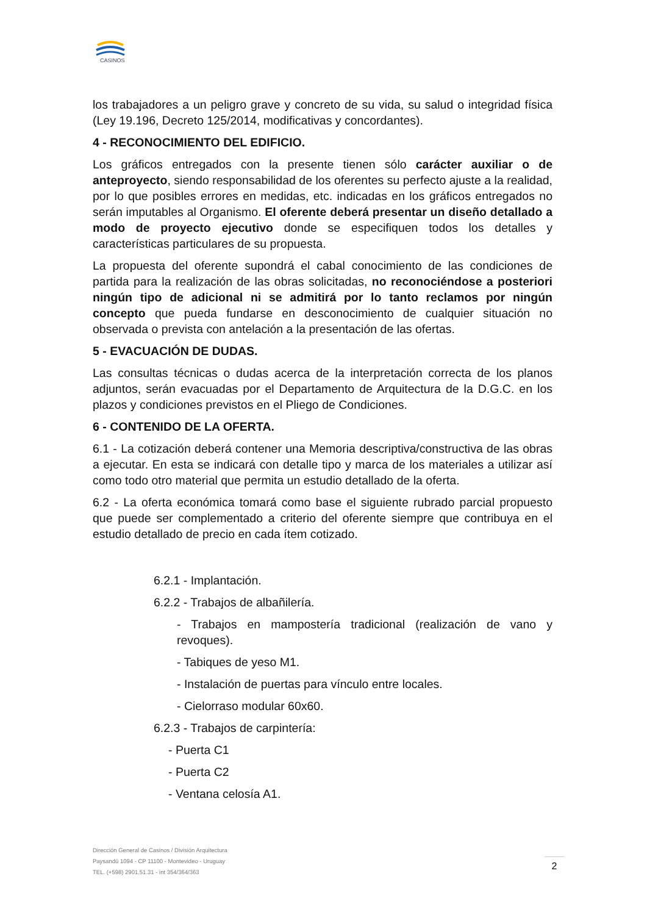CASINOS
los trabajadores a un peligro grave y concreto de su vida, su salud o integridad física (Ley 19.196, Decreto 125/2014, modificativas y concordantes).
4 - RECONOCIMIENTO DEL EDIFICIO.
Los gráficos entregados con la presente tienen sólo carácter auxiliar o de anteproyecto, siendo responsabilidad de los oferentes su perfecto ajuste a la realidad, por lo que posibles errores en medidas, etc. indicadas en los gráficos entregados no serán imputables al Organismo. El oferente deberá presentar un diseño detallado a modo de proyecto ejecutivo donde se especifiquen todos los detalles y características particulares de su propuesta.
La propuesta del oferente supondrá el cabal conocimiento de las condiciones de partida para la realización de las obras solicitadas, no reconociéndose a posteriori ningún tipo de adicional ni se admitirá por lo tanto reclamos por ningún concepto que pueda fundarse en desconocimiento de cualquier situación no observada o prevista con antelación a la presentación de las ofertas.
5 - EVACUACIÓN DE DUDAS.
Las consultas técnicas o dudas acerca de la interpretación correcta de los planos adjuntos, serán evacuadas por el Departamento de Arquitectura de la D.G.C. en los plazos y condiciones previstos en el Pliego de Condiciones.
6 - CONTENIDO DE LA OFERTA.
6.1 - La cotización deberá contener una Memoria descriptiva/constructiva de las obras a ejecutar. En esta se indicará con detalle tipo y marca de los materiales a utilizar así como todo otro material que permita un estudio detallado de la oferta.
6.2 - La oferta económica tomará como base el siguiente rubrado parcial propuesto que puede ser complementado a criterio del oferente siempre que contribuya en el estudio detallado de precio en cada ítem cotizado.
6.2.1 - Implantación.
6.2.2 - Trabajos de albañilería.
- Trabajos en mampostería tradicional (realización de vano y revoques).
- Tabiques de yeso M1.
- Instalación de puertas para vínculo entre locales.
- Cielorraso modular 60x60.
6.2.3 - Trabajos de carpintería:
- Puerta C1
- Puerta C2
- Ventana celosía A1.
Dirección General de Casinos / División Arquitectura
Paysandú 1094 - CP 11100 - Montevideo - Uruguay
TEL. (+598) 2901.51.31 - int 354/364/363
2